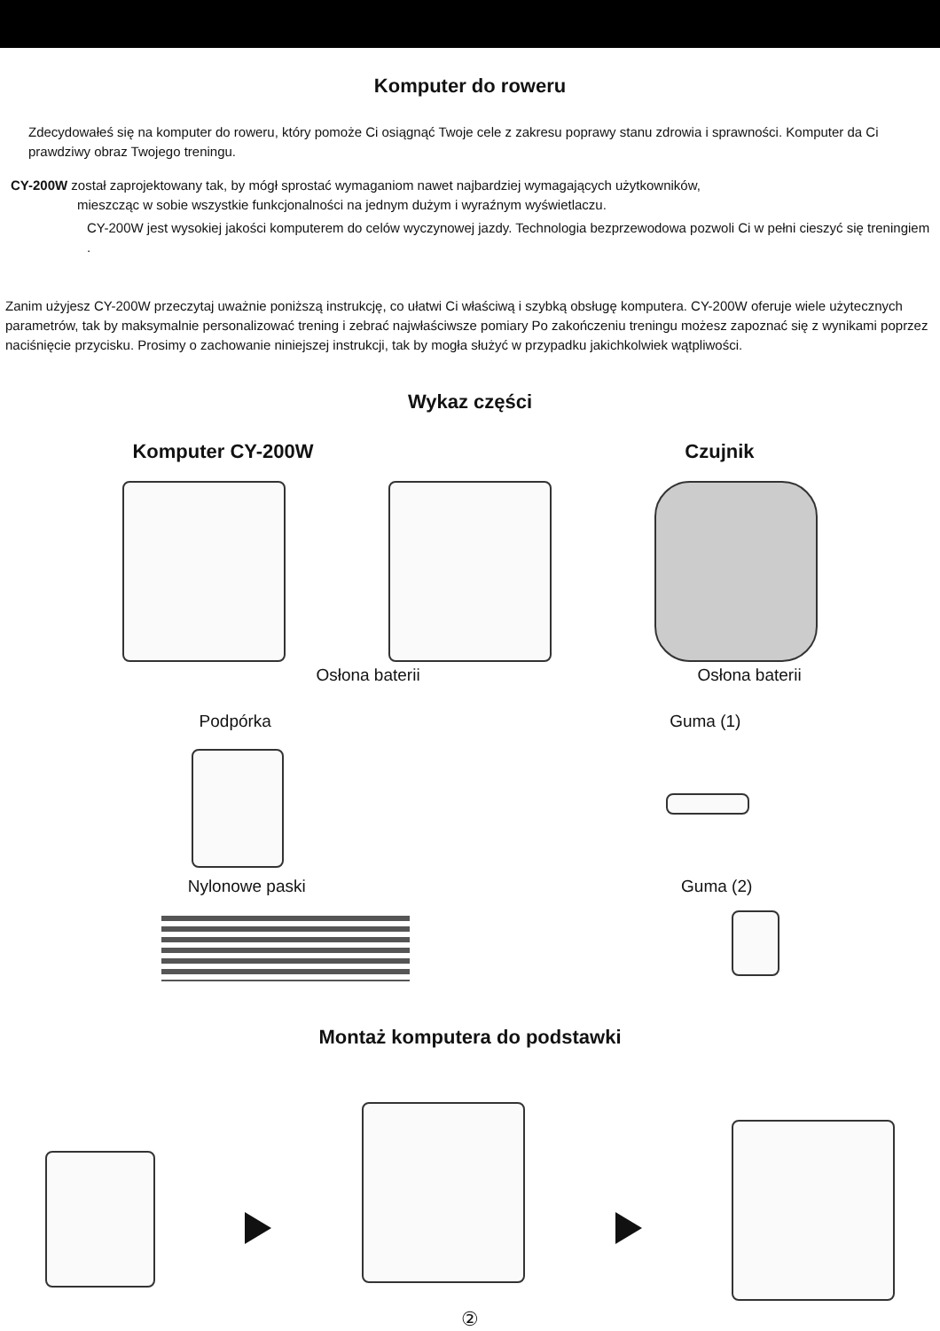Komputer do roweru
Zdecydowałeś się na komputer do roweru, który pomoże Ci osiągnąć Twoje cele z zakresu poprawy stanu zdrowia i sprawności. Komputer da Ci prawdziwy obraz Twojego treningu.
CY-200W został zaprojektowany tak, by mógł sprostać wymaganiom nawet najbardziej wymagających użytkowników,
mieszcząc w sobie wszystkie funkcjonalności na jednym dużym i wyraźnym wyświetlaczu.
CY-200W jest wysokiej jakości komputerem do celów wyczynowej jazdy. Technologia bezprzewodowa pozwoli Ci w pełni cieszyć się treningiem .
Zanim użyjesz CY-200W przeczytaj uważnie poniższą instrukcję, co ułatwi Ci właściwą i szybką obsługę komputera. CY-200W oferuje wiele użytecznych parametrów, tak by maksymalnie personalizować trening i zebrać najwłaściwsze pomiary Po zakończeniu treningu możesz zapoznać się z wynikami poprzez naciśnięcie przycisku. Prosimy o zachowanie niniejszej instrukcji, tak by mogła służyć w przypadku jakichkolwiek wątpliwości.
Wykaz części
Komputer CY-200W Czujnik
Osłona baterii Osłona baterii
Podpórka Guma (1)
Nylonowe paski Guma (2)
Montaż komputera do podstawki
②